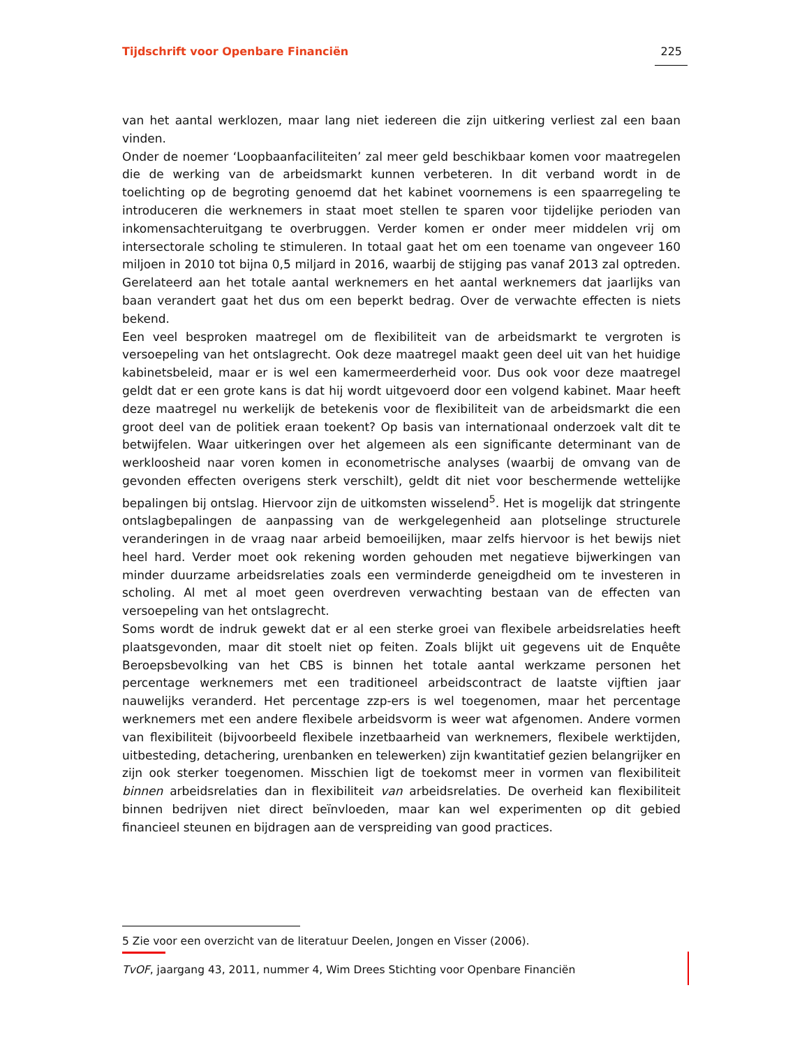Tijdschrift voor Openbare Financiën 225
van het aantal werklozen, maar lang niet iedereen die zijn uitkering verliest zal een baan vinden.
Onder de noemer ‘Loopbaanfaciliteiten’ zal meer geld beschikbaar komen voor maatregelen die de werking van de arbeidsmarkt kunnen verbeteren. In dit verband wordt in de toelichting op de begroting genoemd dat het kabinet voornemens is een spaarregeling te introduceren die werknemers in staat moet stellen te sparen voor tijdelijke perioden van inkomensachteruitgang te overbruggen. Verder komen er onder meer middelen vrij om intersectorale scholing te stimuleren. In totaal gaat het om een toename van ongeveer 160 miljoen in 2010 tot bijna 0,5 miljard in 2016, waarbij de stijging pas vanaf 2013 zal optreden. Gerelateerd aan het totale aantal werknemers en het aantal werknemers dat jaarlijks van baan verandert gaat het dus om een beperkt bedrag. Over de verwachte effecten is niets bekend.
Een veel besproken maatregel om de flexibiliteit van de arbeidsmarkt te vergroten is versoepeling van het ontslagrecht. Ook deze maatregel maakt geen deel uit van het huidige kabinetsbeleid, maar er is wel een kamermeerderheid voor. Dus ook voor deze maatregel geldt dat er een grote kans is dat hij wordt uitgevoerd door een volgend kabinet. Maar heeft deze maatregel nu werkelijk de betekenis voor de flexibiliteit van de arbeidsmarkt die een groot deel van de politiek eraan toekent? Op basis van internationaal onderzoek valt dit te betwijfelen. Waar uitkeringen over het algemeen als een significante determinant van de werkloosheid naar voren komen in econometrische analyses (waarbij de omvang van de gevonden effecten overigens sterk verschilt), geldt dit niet voor beschermende wettelijke bepalingen bij ontslag. Hiervoor zijn de uitkomsten wisselend<sup>5</sup>. Het is mogelijk dat stringente ontslagbepalingen de aanpassing van de werkgelegenheid aan plotselinge structurele veranderingen in de vraag naar arbeid bemoeilijken, maar zelfs hiervoor is het bewijs niet heel hard. Verder moet ook rekening worden gehouden met negatieve bijwerkingen van minder duurzame arbeidsrelaties zoals een verminderde geneigdheid om te investeren in scholing. Al met al moet geen overdreven verwachting bestaan van de effecten van versoepeling van het ontslagrecht.
Soms wordt de indruk gewekt dat er al een sterke groei van flexibele arbeidsrelaties heeft plaatsgevonden, maar dit stoelt niet op feiten. Zoals blijkt uit gegevens uit de Enquête Beroepsbevolking van het CBS is binnen het totale aantal werkzame personen het percentage werknemers met een traditioneel arbeidscontract de laatste vijftien jaar nauwelijks veranderd. Het percentage zzp-ers is wel toegenomen, maar het percentage werknemers met een andere flexibele arbeidsvorm is weer wat afgenomen. Andere vormen van flexibiliteit (bijvoorbeeld flexibele inzetbaarheid van werknemers, flexibele werktijden, uitbesteding, detachering, urenbanken en telewerken) zijn kwantitatief gezien belangrijker en zijn ook sterker toegenomen. Misschien ligt de toekomst meer in vormen van flexibiliteit binnen arbeidsrelaties dan in flexibiliteit van arbeidsrelaties. De overheid kan flexibiliteit binnen bedrijven niet direct beïnvloeden, maar kan wel experimenten op dit gebied financieel steunen en bijdragen aan de verspreiding van good practices.
5 Zie voor een overzicht van de literatuur Deelen, Jongen en Visser (2006).
TvOF, jaargang 43, 2011, nummer 4, Wim Drees Stichting voor Openbare Financiën